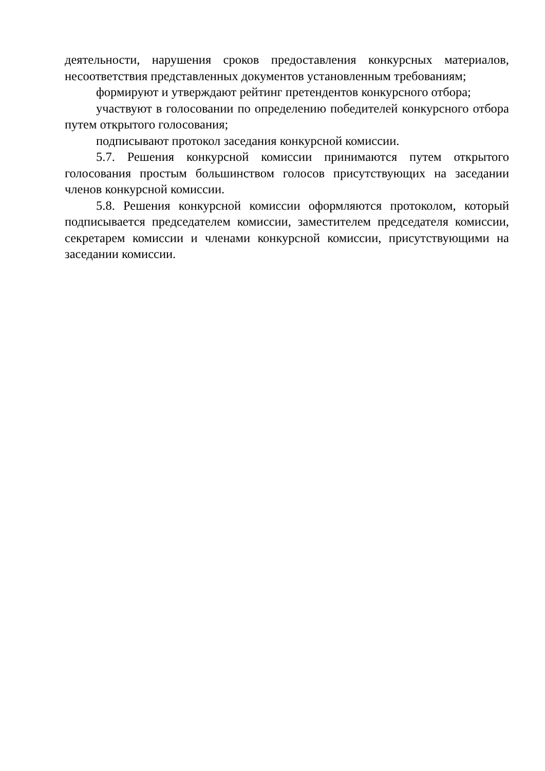деятельности, нарушения сроков предоставления конкурсных материалов, несоответствия представленных документов установленным требованиям;
формируют и утверждают рейтинг претендентов конкурсного отбора;
участвуют в голосовании по определению победителей конкурсного отбора путем открытого голосования;
подписывают протокол заседания конкурсной комиссии.
5.7. Решения конкурсной комиссии принимаются путем открытого голосования простым большинством голосов присутствующих на заседании членов конкурсной комиссии.
5.8. Решения конкурсной комиссии оформляются протоколом, который подписывается председателем комиссии, заместителем председателя комиссии, секретарем комиссии и членами конкурсной комиссии, присутствующими на заседании комиссии.